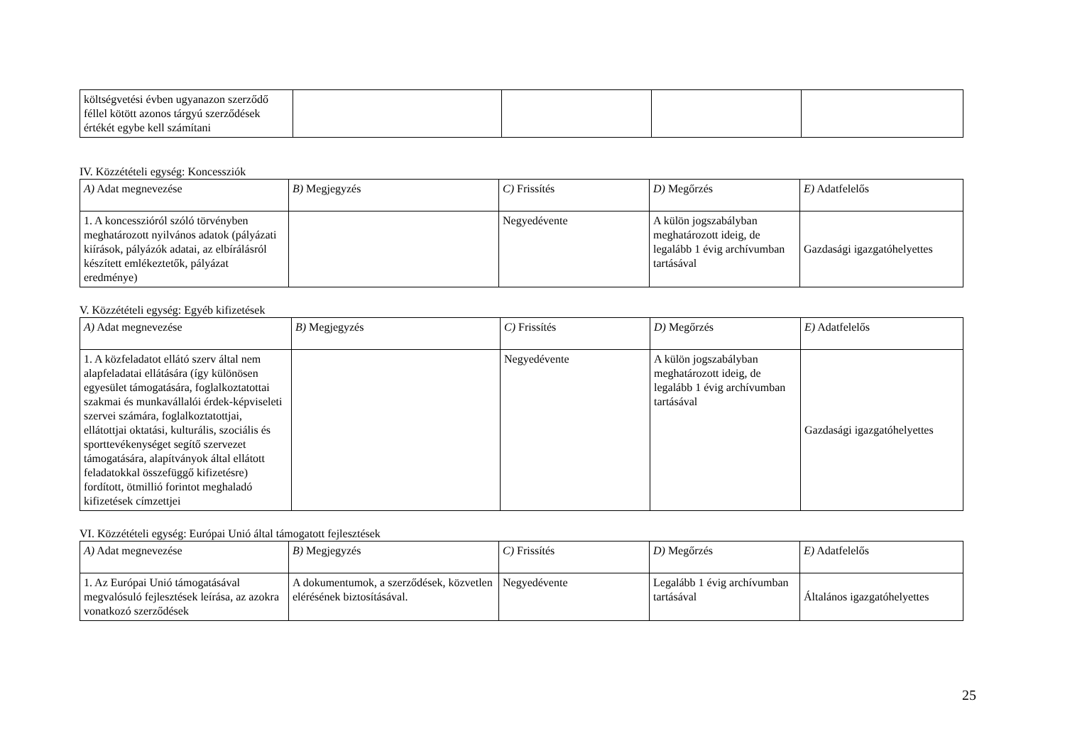| költségvetési évben ugyanazon szerződő féllel kötött azonos tárgyú szerződések értékét egybe kell számítani | | | | |
IV. Közzétételi egység: Koncessziók
| A) Adat megnevezése | B) Megjegyzés | C) Frissítés | D) Megőrzés | E) Adatfelelős |
| 1. A koncesszióról szóló törvényben meghatározott nyilvános adatok (pályázati kiírások, pályázók adatai, az elbírálásról készített emlékeztetők, pályázat eredménye) | | Negyedévente | A külön jogszabályban meghatározott ideig, de legalább 1 évig archívumban tartásával | Gazdasági igazgatóhelyettes |
V. Közzétételi egység: Egyéb kifizetések
| A) Adat megnevezése | B) Megjegyzés | C) Frissítés | D) Megőrzés | E) Adatfelelős |
| 1. A közfeladatot ellátó szerv által nem alapfeladatai ellátására (így különösen egyesület támogatására, foglalkoztatottai szakmai és munkavállalói érdek-képviseleti szervei számára, foglalkoztatottjai, ellátottjai oktatási, kulturális, szociális és sporttevékenységet segítő szervezet támogatására, alapítványok által ellátott feladatokkal összefüggő kifizetésre) fordított, ötmillió forintot meghaladó kifizetések címzettjei | | Negyedévente | A külön jogszabályban meghatározott ideig, de legalább 1 évig archívumban tartásával | Gazdasági igazgatóhelyettes |
VI. Közzétételi egység: Európai Unió által támogatott fejlesztések
| A) Adat megnevezése | B) Megjegyzés | C) Frissítés | D) Megőrzés | E) Adatfelelős |
| 1. Az Európai Unió támogatásával megvalósuló fejlesztések leírása, az azokra vonatkozó szerződések | A dokumentumok, a szerződések, közvetlen elérésének biztosításával. | Negyedévente | Legalább 1 évig archívumban tartásával | Általános igazgatóhelyettes |
25